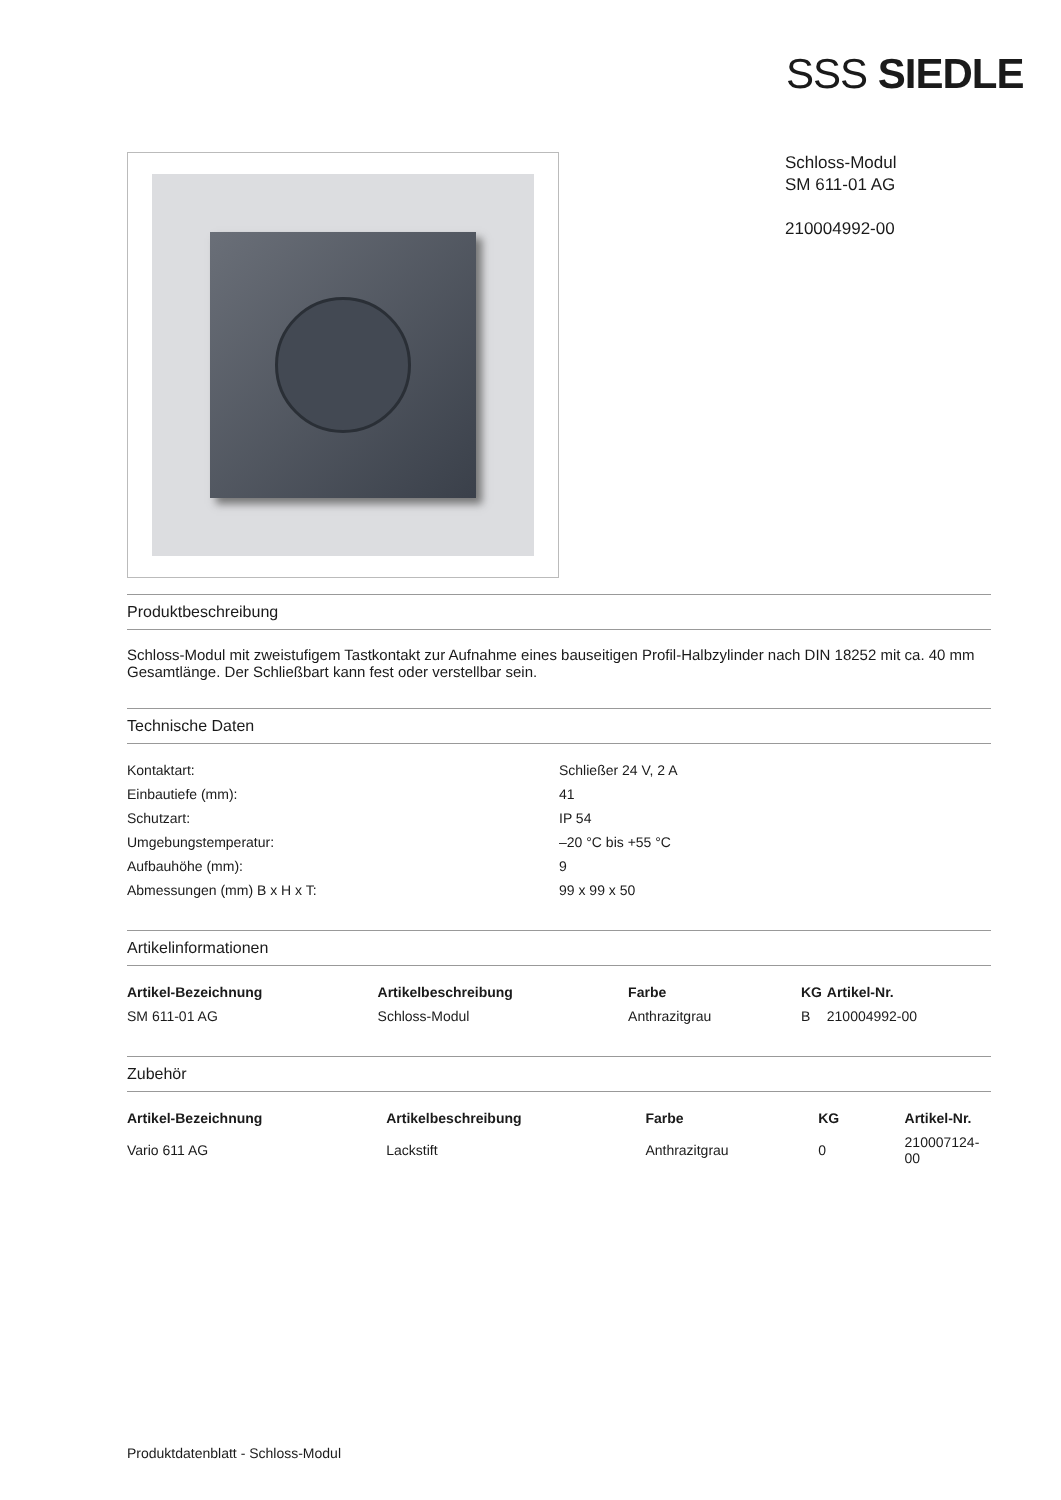SSS SIEDLE
Schloss-Modul
SM 611-01 AG
210004992-00
Produktbeschreibung
Schloss-Modul mit zweistufigem Tastkontakt zur Aufnahme eines bauseitigen Profil-Halbzylinder nach DIN 18252 mit ca. 40 mm Gesamtlänge. Der Schließbart kann fest oder verstellbar sein.
Technische Daten
| Kontaktart: | Schließer 24 V, 2 A |
| Einbautiefe (mm): | 41 |
| Schutzart: | IP 54 |
| Umgebungstemperatur: | –20 °C bis +55 °C |
| Aufbauhöhe (mm): | 9 |
| Abmessungen (mm) B x H x T: | 99 x 99 x 50 |
Artikelinformationen
| Artikel-Bezeichnung | Artikelbeschreibung | Farbe | KG | Artikel-Nr. |
| --- | --- | --- | --- | --- |
| SM 611-01 AG | Schloss-Modul | Anthrazitgrau | B | 210004992-00 |
Zubehör
| Artikel-Bezeichnung | Artikelbeschreibung | Farbe | KG | Artikel-Nr. |
| --- | --- | --- | --- | --- |
| Vario 611 AG | Lackstift | Anthrazitgrau | 0 | 210007124-00 |
Produktdatenblatt - Schloss-Modul